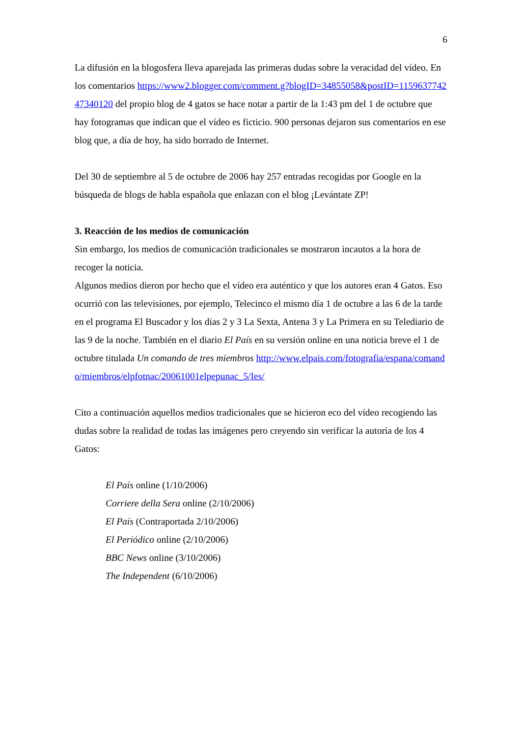6
La difusión en la blogosfera lleva aparejada las primeras dudas sobre la veracidad del vídeo. En los comentarios https://www2.blogger.com/comment.g?blogID=34855058&postID=115963774247340120 del propio blog de 4 gatos se hace notar a partir de la 1:43 pm del 1 de octubre que hay fotogramas que indican que el vídeo es ficticio. 900 personas dejaron sus comentarios en ese blog que, a día de hoy, ha sido borrado de Internet.
Del 30 de septiembre al 5 de octubre de 2006 hay 257 entradas recogidas por Google en la búsqueda de blogs de habla española que enlazan con el blog ¡Levántate ZP!
3. Reacción de los medios de comunicación
Sin embargo, los medios de comunicación tradicionales se mostraron incautos a la hora de recoger la noticia.
Algunos medios dieron por hecho que el vídeo era auténtico y que los autores eran 4 Gatos. Eso ocurrió con las televisiones, por ejemplo, Telecinco el mismo día 1 de octubre a las 6 de la tarde en el programa El Buscador y los días 2 y 3 La Sexta, Antena 3 y La Primera en su Telediario de las 9 de la noche. También en el diario El País en su versión online en una noticia breve el 1 de octubre titulada Un comando de tres miembros http://www.elpais.com/fotografia/espana/comando/miembros/elpfotnac/20061001elpepunac_5/Ies/
Cito a continuación aquellos medios tradicionales que se hicieron eco del vídeo recogiendo las dudas sobre la realidad de todas las imágenes pero creyendo sin verificar la autoría de los 4 Gatos:
El País online (1/10/2006)
Corriere della Sera online (2/10/2006)
El País (Contraportada 2/10/2006)
El Periódico online (2/10/2006)
BBC News online (3/10/2006)
The Independent (6/10/2006)